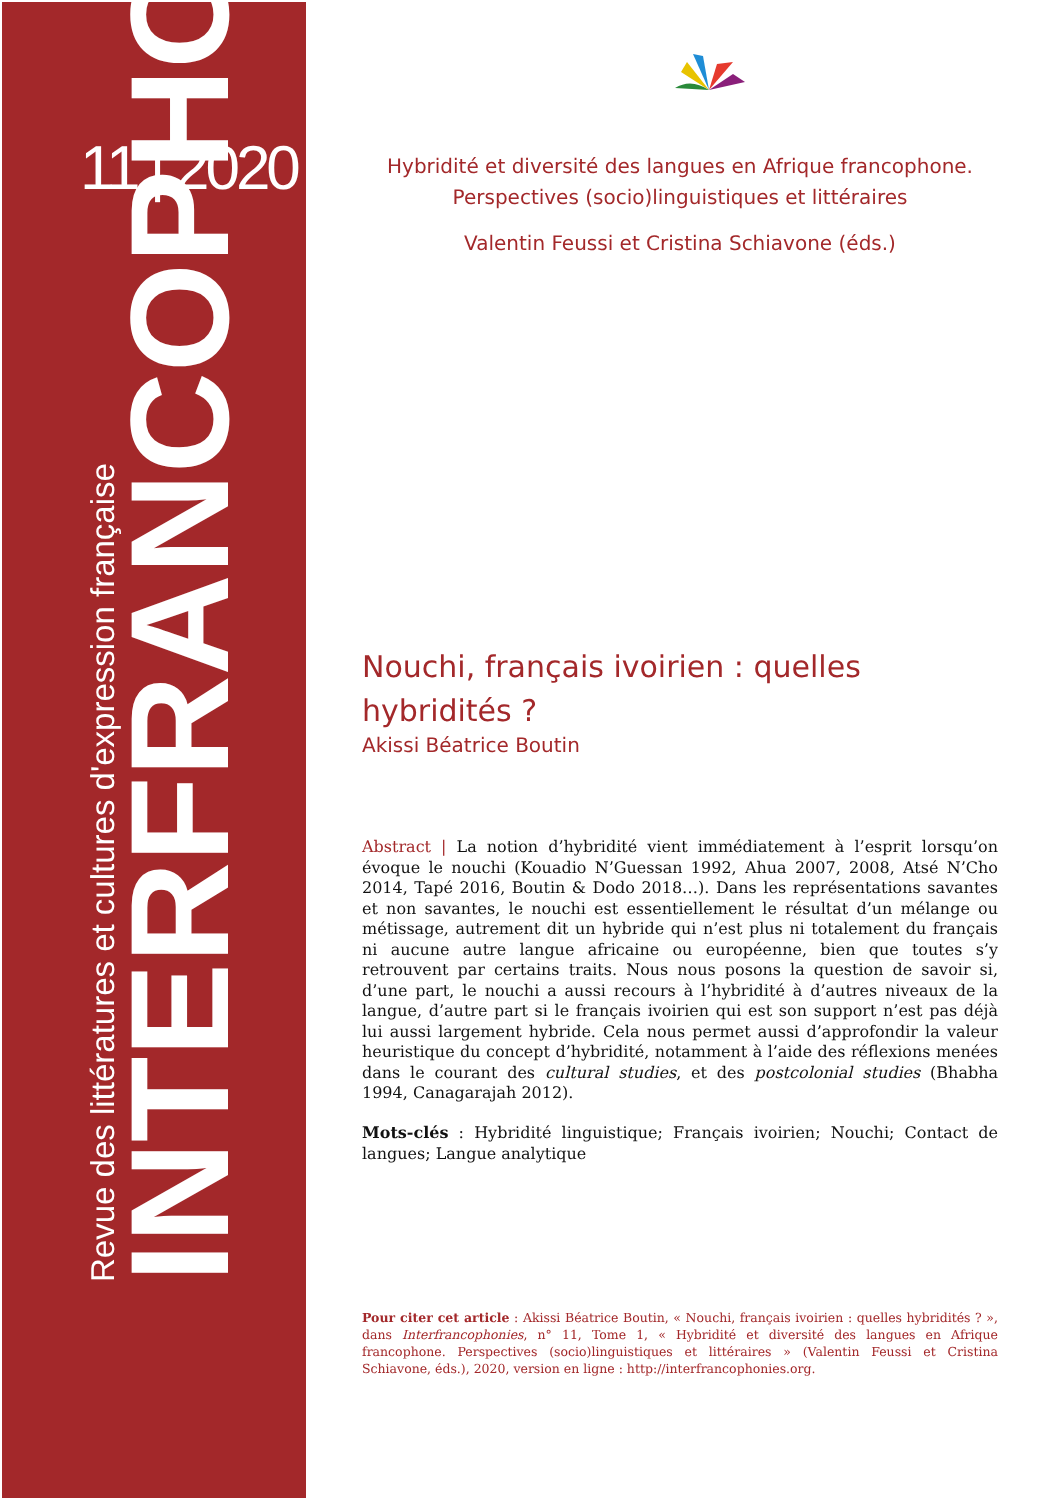11 | 2020
Revue des littératures et cultures d'expression française
INTERFRANCOPHONIES
Hybridité et diversité des langues en Afrique francophone.
Perspectives (socio)linguistiques et littéraires
Valentin Feussi et Cristina Schiavone (éds.)
Nouchi, français ivoirien : quelles
hybridités ?
Akissi Béatrice Boutin
Abstract | La notion d’hybridité vient immédiatement à l’esprit lorsqu’on évoque le nouchi (Kouadio N’Guessan 1992, Ahua 2007, 2008, Atsé N’Cho 2014, Tapé 2016, Boutin & Dodo 2018…). Dans les représentations savantes et non savantes, le nouchi est essentiellement le résultat d’un mélange ou métissage, autrement dit un hybride qui n’est plus ni totalement du français ni aucune autre langue africaine ou européenne, bien que toutes s’y retrouvent par certains traits. Nous nous posons la question de savoir si, d’une part, le nouchi a aussi recours à l’hybridité à d’autres niveaux de la langue, d’autre part si le français ivoirien qui est son support n’est pas déjà lui aussi largement hybride. Cela nous permet aussi d’approfondir la valeur heuristique du concept d’hybridité, notamment à l’aide des réflexions menées dans le courant des cultural studies, et des postcolonial studies (Bhabha 1994, Canagarajah 2012).
Mots-clés : Hybridité linguistique; Français ivoirien; Nouchi; Contact de langues; Langue analytique
Pour citer cet article : Akissi Béatrice Boutin, « Nouchi, français ivoirien : quelles hybridités ? », dans Interfrancophonies, n° 11, Tome 1, « Hybridité et diversité des langues en Afrique francophone. Perspectives (socio)linguistiques et littéraires » (Valentin Feussi et Cristina Schiavone, éds.), 2020, version en ligne : http://interfrancophonies.org.